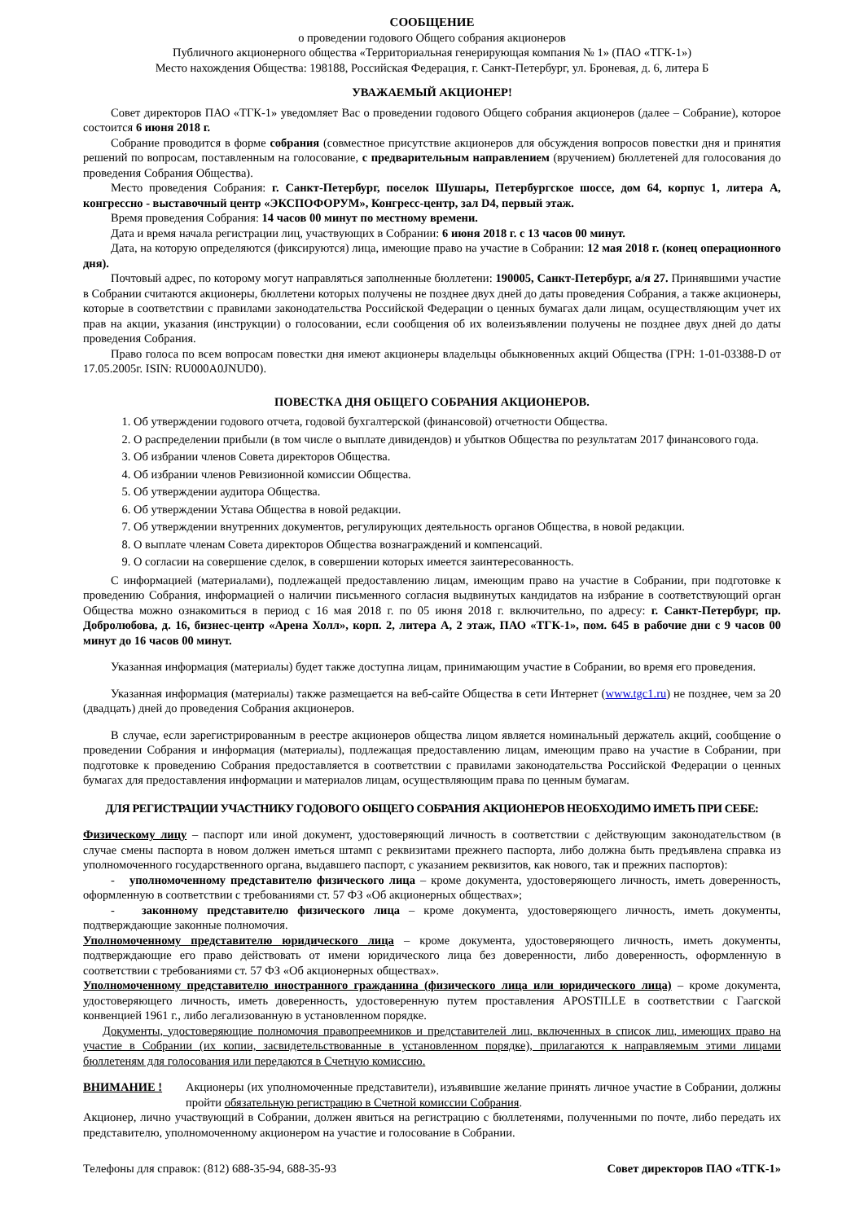СООБЩЕНИЕ
о проведении годового Общего собрания акционеров
Публичного акционерного общества «Территориальная генерирующая компания № 1» (ПАО «ТГК-1»)
Место нахождения Общества: 198188, Российская Федерация, г. Санкт-Петербург, ул. Броневая, д. 6, литера Б
УВАЖАЕМЫЙ АКЦИОНЕР!
Совет директоров ПАО «ТГК-1» уведомляет Вас о проведении годового Общего собрания акционеров (далее – Собрание), которое состоится 6 июня 2018 г.
Собрание проводится в форме собрания (совместное присутствие акционеров для обсуждения вопросов повестки дня и принятия решений по вопросам, поставленным на голосование, с предварительным направлением (вручением) бюллетеней для голосования до проведения Собрания Общества).
Место проведения Собрания: г. Санкт-Петербург, поселок Шушары, Петербургское шоссе, дом 64, корпус 1, литера А, конгрессно - выставочный центр «ЭКСПОФОРУМ», Конгресс-центр, зал D4, первый этаж.
Время проведения Собрания: 14 часов 00 минут по местному времени.
Дата и время начала регистрации лиц, участвующих в Собрании: 6 июня 2018 г. с 13 часов 00 минут.
Дата, на которую определяются (фиксируются) лица, имеющие право на участие в Собрании: 12 мая 2018 г. (конец операционного дня).
Почтовый адрес, по которому могут направляться заполненные бюллетени: 190005, Санкт-Петербург, а/я 27. Принявшими участие в Собрании считаются акционеры, бюллетени которых получены не позднее двух дней до даты проведения Собрания, а также акционеры, которые в соответствии с правилами законодательства Российской Федерации о ценных бумагах дали лицам, осуществляющим учет их прав на акции, указания (инструкции) о голосовании, если сообщения об их волеизъявлении получены не позднее двух дней до даты проведения Собрания.
Право голоса по всем вопросам повестки дня имеют акционеры владельцы обыкновенных акций Общества (ГРН: 1-01-03388-D от 17.05.2005г. ISIN: RU000A0JNUD0).
ПОВЕСТКА ДНЯ ОБЩЕГО СОБРАНИЯ АКЦИОНЕРОВ.
1. Об утверждении годового отчета, годовой бухгалтерской (финансовой) отчетности Общества.
2. О распределении прибыли (в том числе о выплате дивидендов) и убытков Общества по результатам 2017 финансового года.
3. Об избрании членов Совета директоров Общества.
4. Об избрании членов Ревизионной комиссии Общества.
5. Об утверждении аудитора Общества.
6. Об утверждении Устава Общества в новой редакции.
7. Об утверждении внутренних документов, регулирующих деятельность органов Общества, в новой редакции.
8. О выплате членам Совета директоров Общества вознаграждений и компенсаций.
9. О согласии на совершение сделок, в совершении которых имеется заинтересованность.
С информацией (материалами), подлежащей предоставлению лицам, имеющим право на участие в Собрании, при подготовке к проведению Собрания, информацией о наличии письменного согласия выдвинутых кандидатов на избрание в соответствующий орган Общества можно ознакомиться в период с 16 мая 2018 г. по 05 июня 2018 г. включительно, по адресу: г. Санкт-Петербург, пр. Добролюбова, д. 16, бизнес-центр «Арена Холл», корп. 2, литера А, 2 этаж, ПАО «ТГК-1», пом. 645 в рабочие дни с 9 часов 00 минут до 16 часов 00 минут.
Указанная информация (материалы) будет также доступна лицам, принимающим участие в Собрании, во время его проведения.
Указанная информация (материалы) также размещается на веб-сайте Общества в сети Интернет (www.tgc1.ru) не позднее, чем за 20 (двадцать) дней до проведения Собрания акционеров.
В случае, если зарегистрированным в реестре акционеров общества лицом является номинальный держатель акций, сообщение о проведении Собрания и информация (материалы), подлежащая предоставлению лицам, имеющим право на участие в Собрании, при подготовке к проведению Собрания предоставляется в соответствии с правилами законодательства Российской Федерации о ценных бумагах для предоставления информации и материалов лицам, осуществляющим права по ценным бумагам.
ДЛЯ РЕГИСТРАЦИИ УЧАСТНИКУ ГОДОВОГО ОБЩЕГО СОБРАНИЯ АКЦИОНЕРОВ НЕОБХОДИМО ИМЕТЬ ПРИ СЕБЕ:
Физическому лицу – паспорт или иной документ, удостоверяющий личность в соответствии с действующим законодательством (в случае смены паспорта в новом должен иметься штамп с реквизитами прежнего паспорта, либо должна быть предъявлена справка из уполномоченного государственного органа, выдавшего паспорт, с указанием реквизитов, как нового, так и прежних паспортов):
- уполномоченному представителю физического лица – кроме документа, удостоверяющего личность, иметь доверенность, оформленную в соответствии с требованиями ст. 57 ФЗ «Об акционерных обществах»;
- законному представителю физического лица – кроме документа, удостоверяющего личность, иметь документы, подтверждающие законные полномочия.
Уполномоченному представителю юридического лица – кроме документа, удостоверяющего личность, иметь документы, подтверждающие его право действовать от имени юридического лица без доверенности, либо доверенность, оформленную в соответствии с требованиями ст. 57 ФЗ «Об акционерных обществах».
Уполномоченному представителю иностранного гражданина (физического лица или юридического лица) – кроме документа, удостоверяющего личность, иметь доверенность, удостоверенную путем проставления APOSTILLE в соответствии с Гаагской конвенцией 1961 г., либо легализованную в установленном порядке.
Документы, удостоверяющие полномочия правопреемников и представителей лиц, включенных в список лиц, имеющих право на участие в Собрании (их копии, засвидетельствованные в установленном порядке), прилагаются к направляемым этими лицами бюллетеням для голосования или передаются в Счетную комиссию.
ВНИМАНИЕ ! Акционеры (их уполномоченные представители), изъявившие желание принять личное участие в Собрании, должны пройти обязательную регистрацию в Счетной комиссии Собрания.
Акционер, лично участвующий в Собрании, должен явиться на регистрацию с бюллетенями, полученными по почте, либо передать их представителю, уполномоченному акционером на участие и голосование в Собрании.
Телефоны для справок: (812) 688-35-94, 688-35-93 Совет директоров ПАО «ТГК-1»